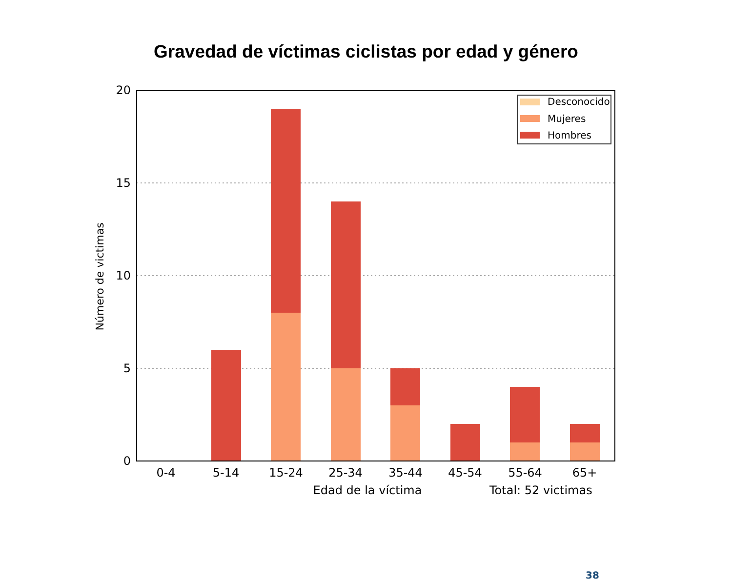Gravedad de víctimas ciclistas por edad y género
20
15
10
5
0
0-4
5-14
15-24
25-34
35-44
45-54
55-64
65+
Edad de la víctima
Total: 52 victimas
Número de victimas
Desconocido
Mujeres
Hombres
38